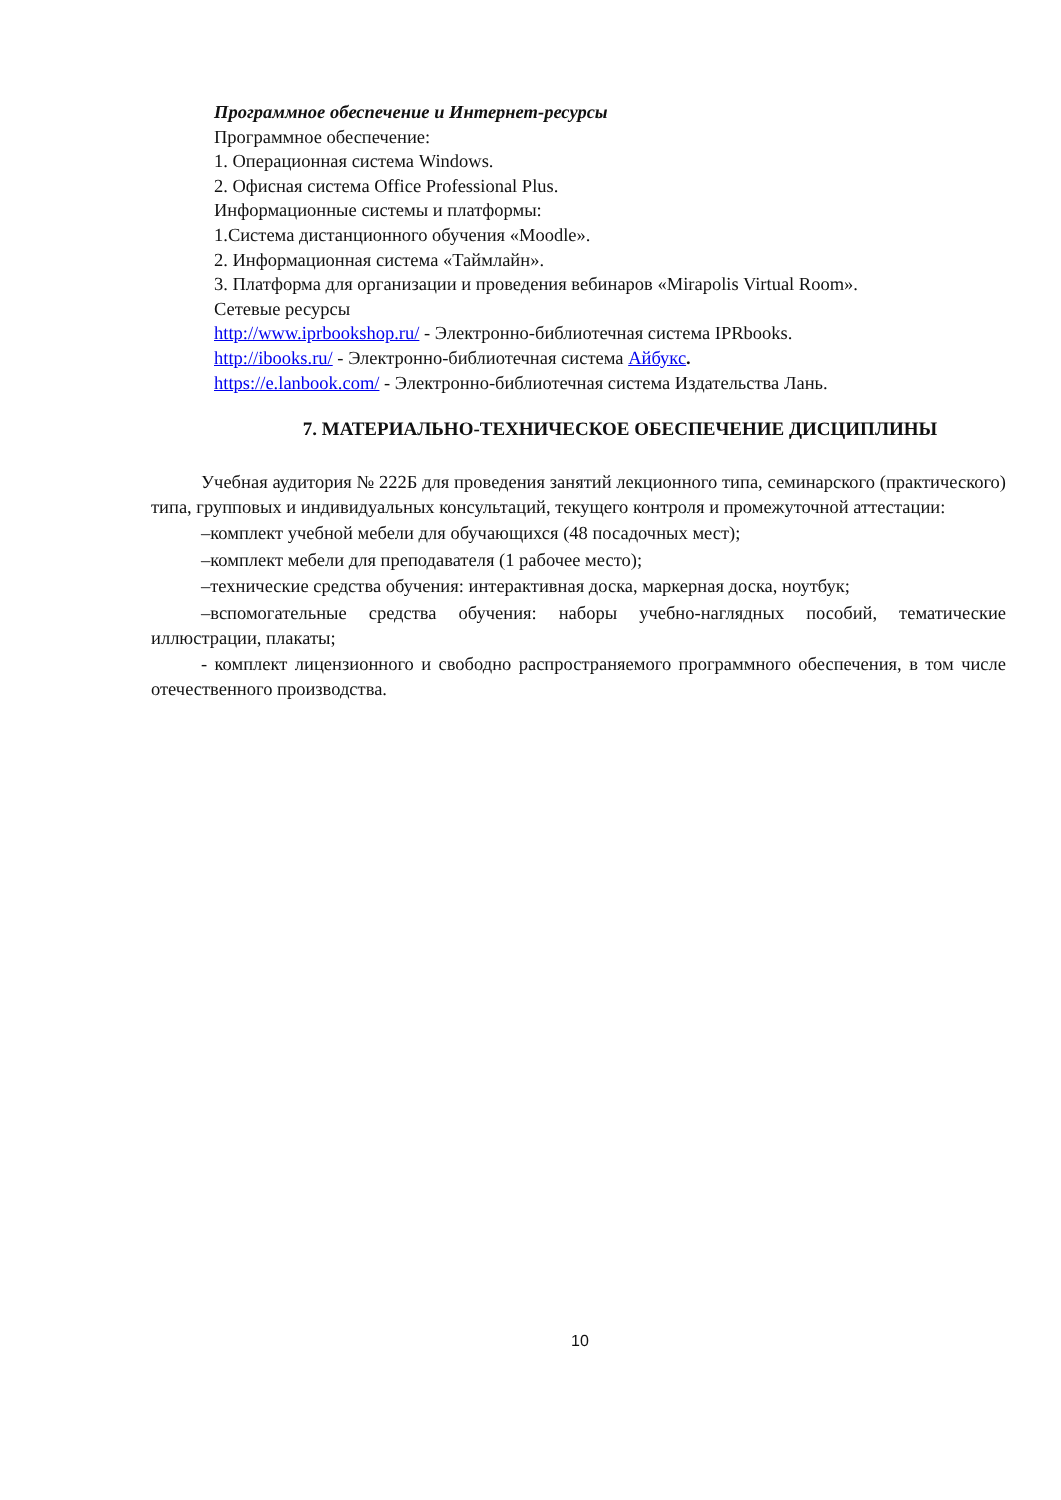Программное обеспечение и Интернет-ресурсы
Программное обеспечение:
1. Операционная система Windows.
2. Офисная система Office Professional Plus.
Информационные системы и платформы:
1.Система дистанционного обучения «Moodle».
2. Информационная система «Таймлайн».
3. Платформа для организации и проведения вебинаров «Mirapolis Virtual Room».
Сетевые ресурсы
http://www.iprbookshop.ru/ - Электронно-библиотечная система IPRbooks.
http://ibooks.ru/ - Электронно-библиотечная система Айбукс.
https://e.lanbook.com/ - Электронно-библиотечная система Издательства Лань.
7. МАТЕРИАЛЬНО-ТЕХНИЧЕСКОЕ ОБЕСПЕЧЕНИЕ ДИСЦИПЛИНЫ
Учебная аудитория № 222Б для проведения занятий лекционного типа, семинарского (практического) типа, групповых и индивидуальных консультаций, текущего контроля и промежуточной аттестации:
–комплект учебной мебели для обучающихся (48 посадочных мест);
–комплект мебели для преподавателя (1 рабочее место);
–технические средства обучения: интерактивная доска, маркерная доска, ноутбук;
–вспомогательные средства обучения: наборы учебно-наглядных пособий, тематические иллюстрации, плакаты;
- комплект лицензионного и свободно распространяемого программного обеспечения, в том числе отечественного производства.
10